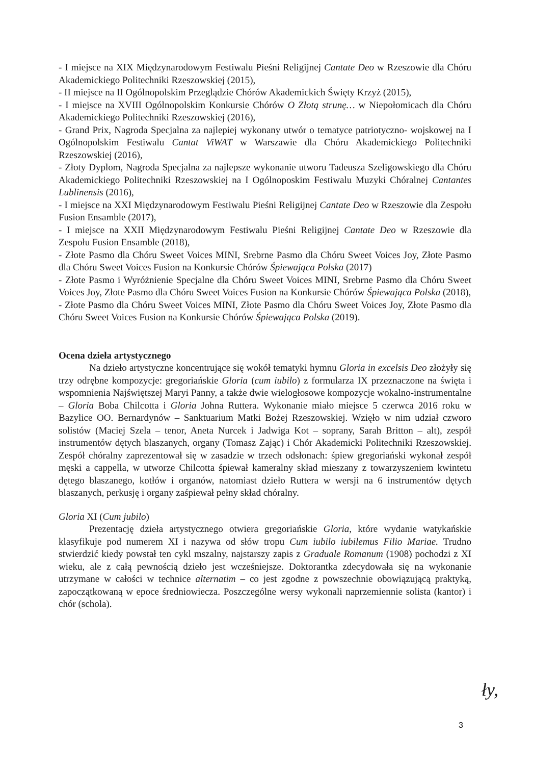- I miejsce na XIX Międzynarodowym Festiwalu Pieśni Religijnej Cantate Deo w Rzeszowie dla Chóru Akademickiego Politechniki Rzeszowskiej (2015),
- II miejsce na II Ogólnopolskim Przeglądzie Chórów Akademickich Święty Krzyż (2015),
- I miejsce na XVIII Ogólnopolskim Konkursie Chórów O Złotą strunę… w Niepołomicach dla Chóru Akademickiego Politechniki Rzeszowskiej (2016),
- Grand Prix, Nagroda Specjalna za najlepiej wykonany utwór o tematyce patriotyczno- wojskowej na I Ogólnopolskim Festiwalu Cantat ViWAT w Warszawie dla Chóru Akademickiego Politechniki Rzeszowskiej (2016),
- Złoty Dyplom, Nagroda Specjalna za najlepsze wykonanie utworu Tadeusza Szeligowskiego dla Chóru Akademickiego Politechniki Rzeszowskiej na I Ogólnoposkim Festiwalu Muzyki Chóralnej Cantantes Lublinensis (2016),
- I miejsce na XXI Międzynarodowym Festiwalu Pieśni Religijnej Cantate Deo w Rzeszowie dla Zespołu Fusion Ensamble (2017),
- I miejsce na XXII Międzynarodowym Festiwalu Pieśni Religijnej Cantate Deo w Rzeszowie dla Zespołu Fusion Ensamble (2018),
- Złote Pasmo dla Chóru Sweet Voices MINI, Srebrne Pasmo dla Chóru Sweet Voices Joy, Złote Pasmo dla Chóru Sweet Voices Fusion na Konkursie Chórów Śpiewająca Polska (2017)
- Złote Pasmo i Wyróżnienie Specjalne dla Chóru Sweet Voices MINI, Srebrne Pasmo dla Chóru Sweet Voices Joy, Złote Pasmo dla Chóru Sweet Voices Fusion na Konkursie Chórów Śpiewająca Polska (2018),
- Złote Pasmo dla Chóru Sweet Voices MINI, Złote Pasmo dla Chóru Sweet Voices Joy, Złote Pasmo dla Chóru Sweet Voices Fusion na Konkursie Chórów Śpiewająca Polska (2019).
Ocena dzieła artystycznego
Na dzieło artystyczne koncentrujące się wokół tematyki hymnu Gloria in excelsis Deo złożyły się trzy odrębne kompozycje: gregoriańskie Gloria (cum iubilo) z formularza IX przeznaczone na święta i wspomnienia Najświętszej Maryi Panny, a także dwie wielogłosowe kompozycje wokalno-instrumentalne – Gloria Boba Chilcotta i Gloria Johna Ruttera. Wykonanie miało miejsce 5 czerwca 2016 roku w Bazylice OO. Bernardynów – Sanktuarium Matki Bożej Rzeszowskiej. Wzięło w nim udział czworo solistów (Maciej Szela – tenor, Aneta Nurcek i Jadwiga Kot – soprany, Sarah Britton – alt), zespół instrumentów dętych blaszanych, organy (Tomasz Zając) i Chór Akademicki Politechniki Rzeszowskiej. Zespół chóralny zaprezentował się w zasadzie w trzech odsłonach: śpiew gregoriański wykonał zespół męski a cappella, w utworze Chilcotta śpiewał kameralny skład mieszany z towarzyszeniem kwintetu dętego blaszanego, kotłów i organów, natomiast dzieło Ruttera w wersji na 6 instrumentów dętych blaszanych, perkusję i organy zaśpiewał pełny skład chóralny.
Gloria XI (Cum jubilo)
Prezentację dzieła artystycznego otwiera gregoriańskie Gloria, które wydanie watykańskie klasyfikuje pod numerem XI i nazywa od słów tropu Cum iubilo iubilemus Filio Mariae. Trudno stwierdzić kiedy powstał ten cykl mszalny, najstarszy zapis z Graduale Romanum (1908) pochodzi z XI wieku, ale z całą pewnością dzieło jest wcześniejsze. Doktorantka zdecydowała się na wykonanie utrzymane w całości w technice alternatim – co jest zgodne z powszechnie obowiązującą praktyką, zapoczątkowaną w epoce średniowiecza. Poszczególne wersy wykonali naprzemiennie solista (kantor) i chór (schola).
ły,
3